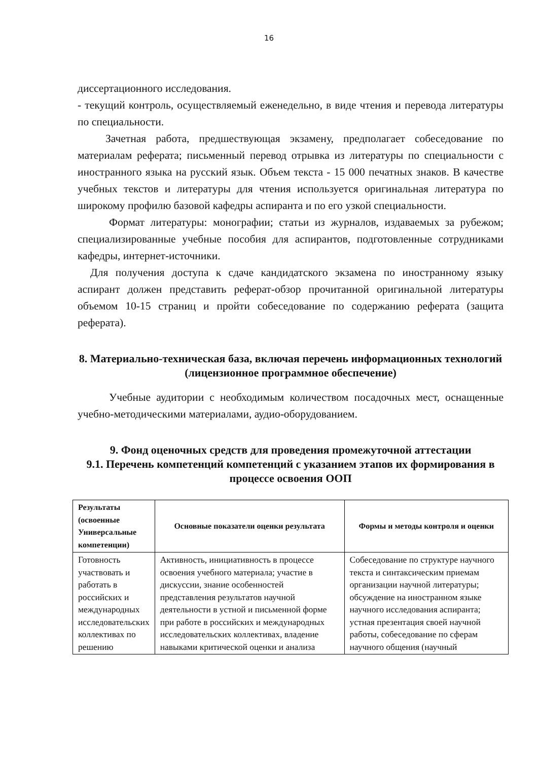16
диссертационного исследования.
- текущий контроль, осуществляемый еженедельно, в виде чтения и перевода литературы по специальности.
Зачетная работа, предшествующая экзамену, предполагает собеседование по материалам реферата; письменный перевод отрывка из литературы по специальности с иностранного языка на русский язык. Объем текста - 15 000 печатных знаков. В качестве учебных текстов и литературы для чтения используется оригинальная литература по широкому профилю базовой кафедры аспиранта и по его узкой специальности.
Формат литературы: монографии; статьи из журналов, издаваемых за рубежом; специализированные учебные пособия для аспирантов, подготовленные сотрудниками кафедры, интернет-источники.
Для получения доступа к сдаче кандидатского экзамена по иностранному языку аспирант должен представить реферат-обзор прочитанной оригинальной литературы объемом 10-15 страниц и пройти собеседование по содержанию реферата (защита реферата).
8. Материально-техническая база, включая перечень информационных технологий (лицензионное программное обеспечение)
Учебные аудитории с необходимым количеством посадочных мест, оснащенные учебно-методическими материалами, аудио-оборудованием.
9. Фонд оценочных средств для проведения промежуточной аттестации
9.1. Перечень компетенций компетенций с указанием этапов их формирования в процессе освоения ООП
| Результаты (освоенные Универсальные компетенции) | Основные показатели оценки результата | Формы и методы контроля и оценки |
| --- | --- | --- |
| Готовность участвовать и работать в российских и международных исследовательских коллективах по решению | Активность, инициативность в процессе освоения учебного материала; участие в дискуссии, знание особенностей представления результатов научной деятельности в устной и письменной форме при работе в российских и международных исследовательских коллективах, владение навыками критической оценки и анализа | Собеседование по структуре научного текста и синтаксическим приемам организации научной литературы; обсуждение на иностранном языке научного исследования аспиранта; устная презентация своей научной работы, собеседование по сферам научного общения (научный |